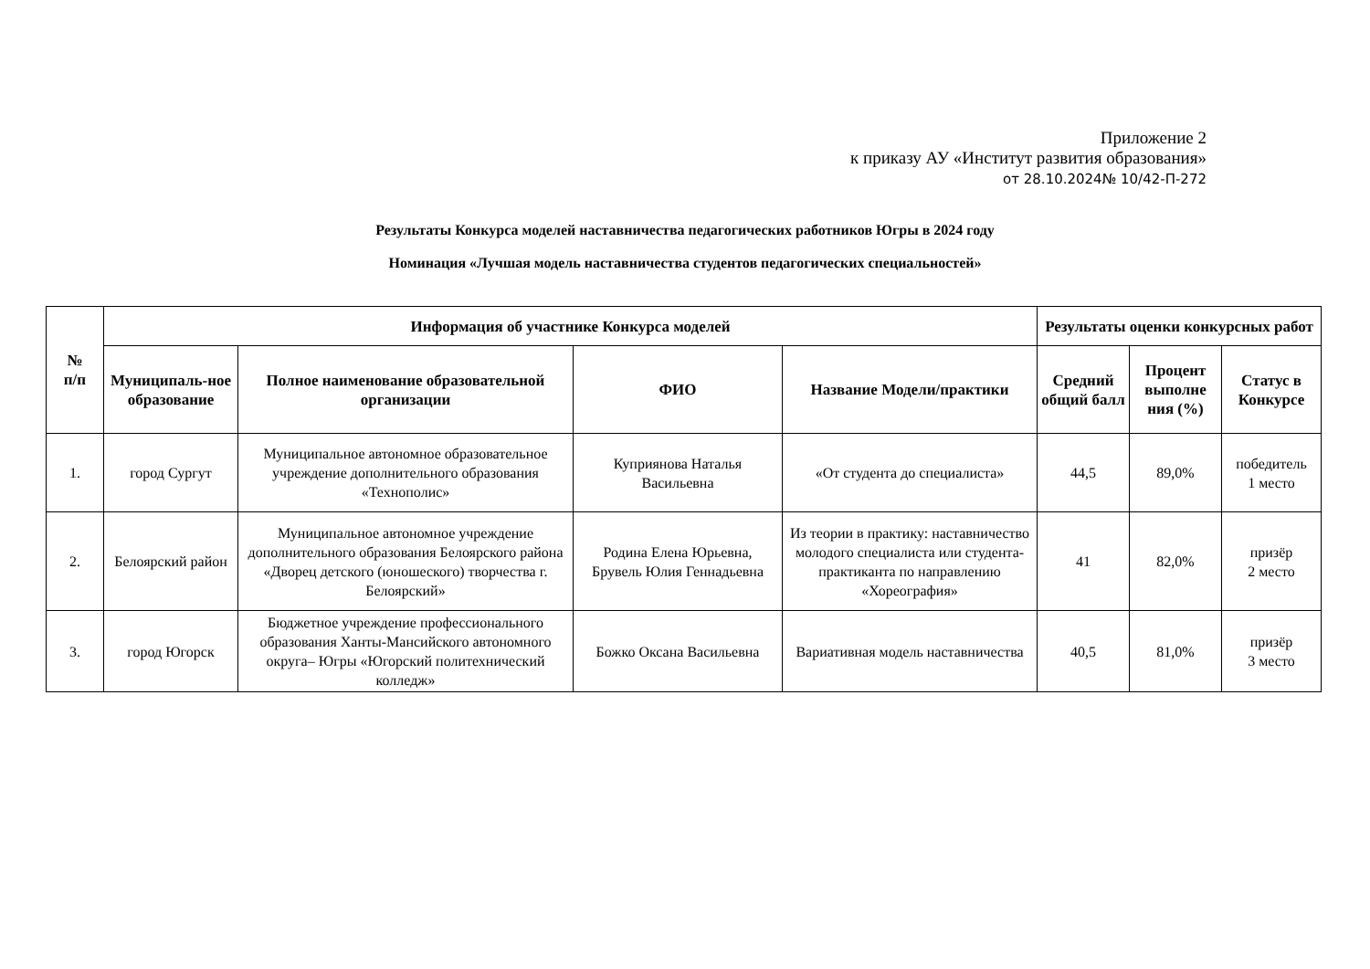Приложение 2
к приказу АУ «Институт развития образования»
от 28.10.2024№ 10/42-П-272
Результаты Конкурса моделей наставничества педагогических работников Югры в 2024 году
Номинация «Лучшая модель наставничества студентов педагогических специальностей»
| № п/п | Информация об участнике Конкурса моделей | | | | Результаты оценки конкурсных работ | | |
| --- | --- | --- | --- | --- | --- | --- | --- |
| | Муниципаль-ное образование | Полное наименование образовательной организации | ФИО | Название Модели/практики | Средний общий балл | Процент выполне ния (%) | Статус в Конкурсе |
| 1. | город Сургут | Муниципальное автономное образовательное учреждение дополнительного образования «Технополис» | Куприянова Наталья Васильевна | «От студента до специалиста» | 44,5 | 89,0% | победитель 1 место |
| 2. | Белоярский район | Муниципальное автономное учреждение дополнительного образования Белоярского района «Дворец детского (юношеского) творчества г. Белоярский» | Родина Елена Юрьевна, Брувель Юлия Геннадьевна | Из теории в практику: наставничество молодого специалиста или студента-практиканта по направлению «Хореография» | 41 | 82,0% | призёр 2 место |
| 3. | город Югорск | Бюджетное учреждение профессионального образования Ханты-Мансийского автономного округа– Югры «Югорский политехнический колледж» | Божко Оксана Васильевна | Вариативная модель наставничества | 40,5 | 81,0% | призёр 3 место |